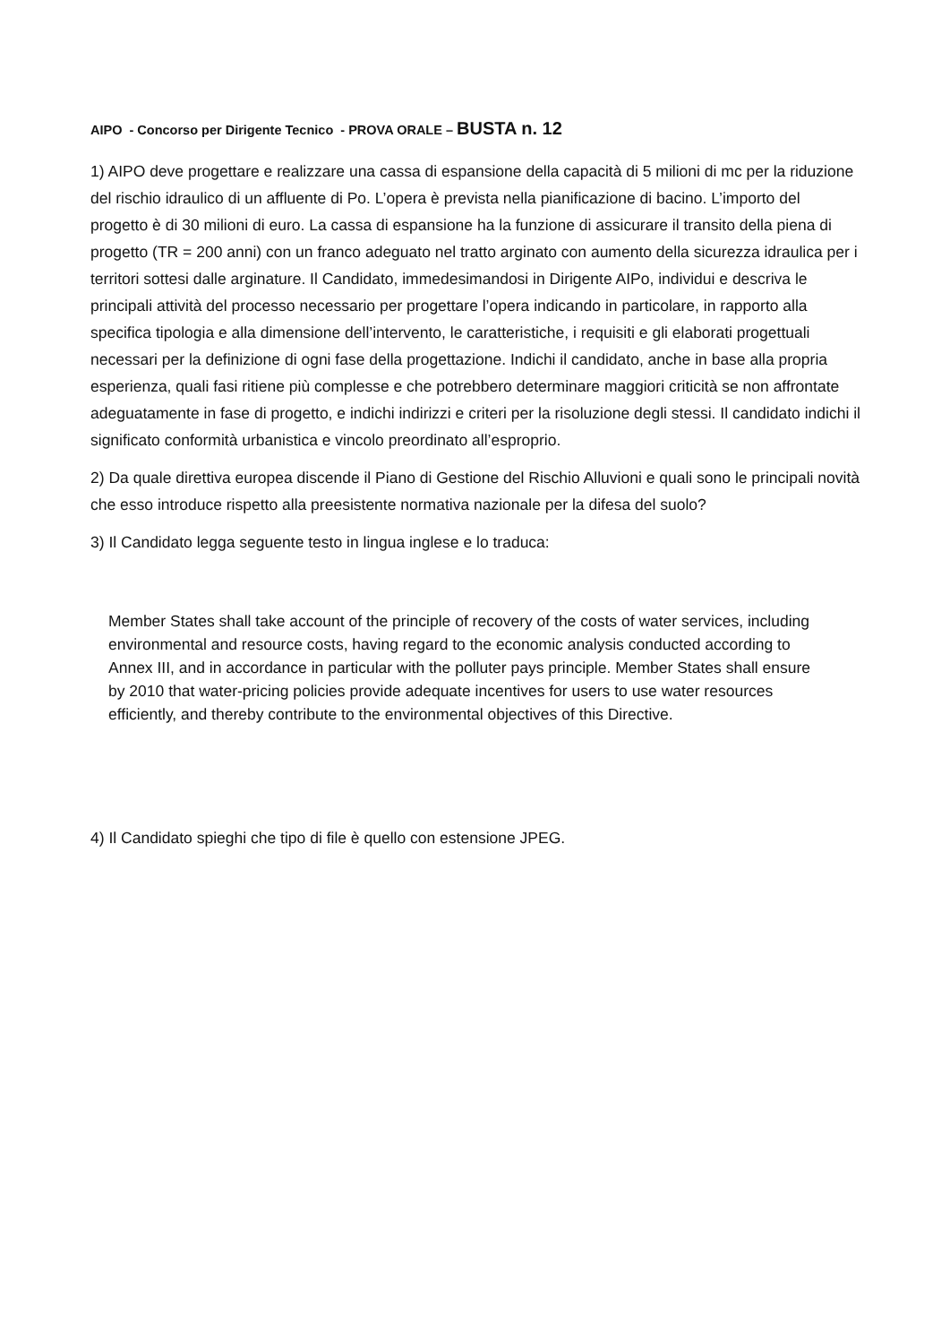AIPO - Concorso per Dirigente Tecnico - PROVA ORALE – BUSTA n. 12
1) AIPO deve progettare e realizzare una cassa di espansione della capacità di 5 milioni di mc per la riduzione del rischio idraulico di un affluente di Po. L’opera è prevista nella pianificazione di bacino. L’importo del progetto è di 30 milioni di euro. La cassa di espansione ha la funzione di assicurare il transito della piena di progetto (TR = 200 anni) con un franco adeguato nel tratto arginato con aumento della sicurezza idraulica per i territori sottesi dalle arginature. Il Candidato, immedesimandosi in Dirigente AIPo, individui e descriva le principali attività del processo necessario per progettare l’opera indicando in particolare, in rapporto alla specifica tipologia e alla dimensione dell’intervento, le caratteristiche, i requisiti e gli elaborati progettuali necessari per la definizione di ogni fase della progettazione. Indichi il candidato, anche in base alla propria esperienza, quali fasi ritiene più complesse e che potrebbero determinare maggiori criticità se non affrontate adeguatamente in fase di progetto, e indichi indirizzi e criteri per la risoluzione degli stessi. Il candidato indichi il significato conformità urbanistica e vincolo preordinato all’esproprio.
2) Da quale direttiva europea discende il Piano di Gestione del Rischio Alluvioni e quali sono le principali novità che esso introduce rispetto alla preesistente normativa nazionale per la difesa del suolo?
3) Il Candidato legga seguente testo in lingua inglese e lo traduca:
Member States shall take account of the principle of recovery of the costs of water services, including environmental and resource costs, having regard to the economic analysis conducted according to Annex III, and in accordance in particular with the polluter pays principle. Member States shall ensure by 2010 that water-pricing policies provide adequate incentives for users to use water resources efficiently, and thereby contribute to the environmental objectives of this Directive.
4) Il Candidato spieghi che tipo di file è quello con estensione JPEG.